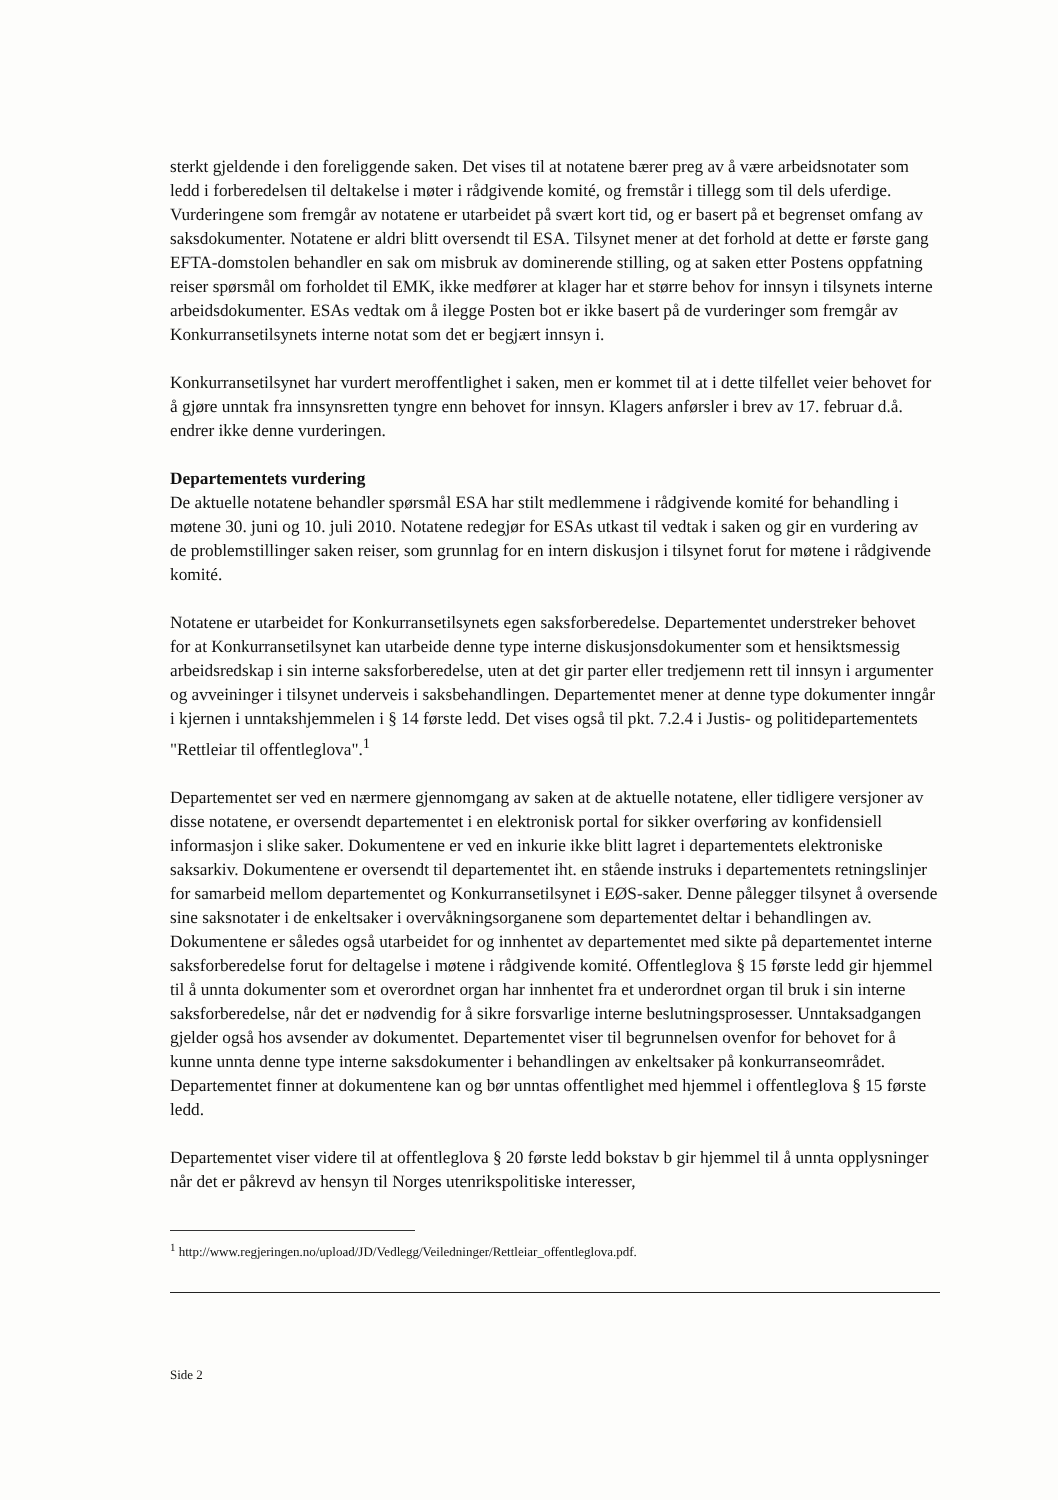sterkt gjeldende i den foreliggende saken. Det vises til at notatene bærer preg av å være arbeidsnotater som ledd i forberedelsen til deltakelse i møter i rådgivende komité, og fremstår i tillegg som til dels uferdige. Vurderingene som fremgår av notatene er utarbeidet på svært kort tid, og er basert på et begrenset omfang av saksdokumenter. Notatene er aldri blitt oversendt til ESA. Tilsynet mener at det forhold at dette er første gang EFTA-domstolen behandler en sak om misbruk av dominerende stilling, og at saken etter Postens oppfatning reiser spørsmål om forholdet til EMK, ikke medfører at klager har et større behov for innsyn i tilsynets interne arbeidsdokumenter. ESAs vedtak om å ilegge Posten bot er ikke basert på de vurderinger som fremgår av Konkurransetilsynets interne notat som det er begjært innsyn i.
Konkurransetilsynet har vurdert meroffentlighet i saken, men er kommet til at i dette tilfellet veier behovet for å gjøre unntak fra innsynsretten tyngre enn behovet for innsyn. Klagers anførsler i brev av 17. februar d.å. endrer ikke denne vurderingen.
Departementets vurdering
De aktuelle notatene behandler spørsmål ESA har stilt medlemmene i rådgivende komité for behandling i møtene 30. juni og 10. juli 2010. Notatene redegjør for ESAs utkast til vedtak i saken og gir en vurdering av de problemstillinger saken reiser, som grunnlag for en intern diskusjon i tilsynet forut for møtene i rådgivende komité.
Notatene er utarbeidet for Konkurransetilsynets egen saksforberedelse. Departementet understreker behovet for at Konkurransetilsynet kan utarbeide denne type interne diskusjonsdokumenter som et hensiktsmessig arbeidsredskap i sin interne saksforberedelse, uten at det gir parter eller tredjemenn rett til innsyn i argumenter og avveininger i tilsynet underveis i saksbehandlingen. Departementet mener at denne type dokumenter inngår i kjernen i unntakshjemmelen i § 14 første ledd. Det vises også til pkt. 7.2.4 i Justis- og politidepartementets "Rettleiar til offentleglova".<sup>1</sup>
Departementet ser ved en nærmere gjennomgang av saken at de aktuelle notatene, eller tidligere versjoner av disse notatene, er oversendt departementet i en elektronisk portal for sikker overføring av konfidensiell informasjon i slike saker. Dokumentene er ved en inkurie ikke blitt lagret i departementets elektroniske saksarkiv. Dokumentene er oversendt til departementet iht. en stående instruks i departementets retningslinjer for samarbeid mellom departementet og Konkurransetilsynet i EØS-saker. Denne pålegger tilsynet å oversende sine saksnotater i de enkeltsaker i overvåkningsorganene som departementet deltar i behandlingen av. Dokumentene er således også utarbeidet for og innhentet av departementet med sikte på departementet interne saksforberedelse forut for deltagelse i møtene i rådgivende komité. Offentleglova § 15 første ledd gir hjemmel til å unnta dokumenter som et overordnet organ har innhentet fra et underordnet organ til bruk i sin interne saksforberedelse, når det er nødvendig for å sikre forsvarlige interne beslutningsprosesser. Unntaksadgangen gjelder også hos avsender av dokumentet. Departementet viser til begrunnelsen ovenfor for behovet for å kunne unnta denne type interne saksdokumenter i behandlingen av enkeltsaker på konkurranseområdet. Departementet finner at dokumentene kan og bør unntas offentlighet med hjemmel i offentleglova § 15 første ledd.
Departementet viser videre til at offentleglova § 20 første ledd bokstav b gir hjemmel til å unnta opplysninger når det er påkrevd av hensyn til Norges utenrikspolitiske interesser,
<sup>1</sup> http://www.regjeringen.no/upload/JD/Vedlegg/Veiledninger/Rettleiar_offentleglova.pdf.
Side 2